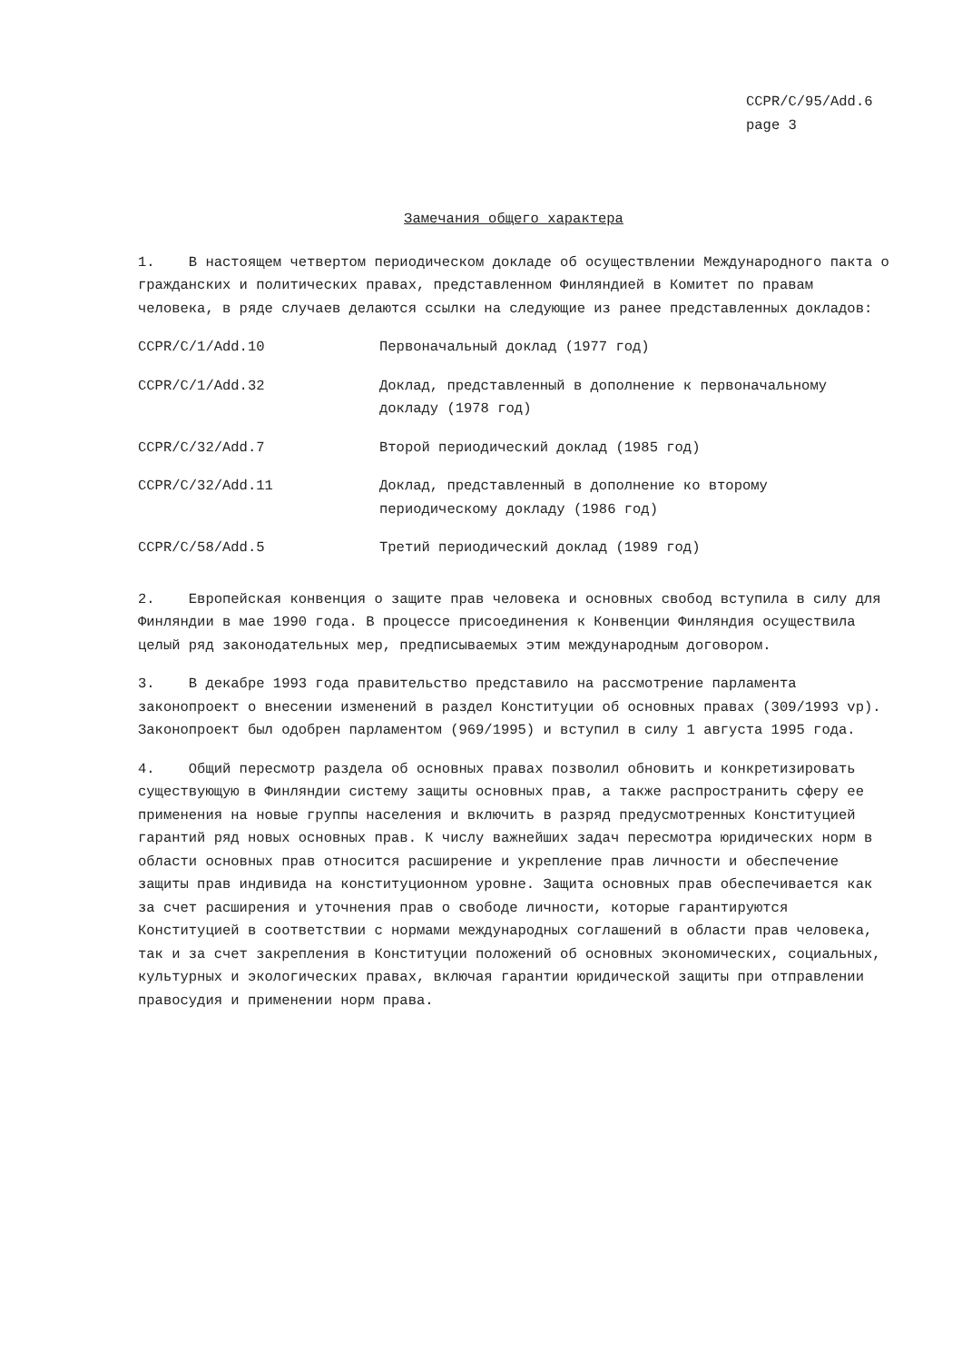CCPR/C/95/Add.6
page 3
Замечания общего характера
1. В настоящем четвертом периодическом докладе об осуществлении Международного пакта о гражданских и политических правах, представленном Финляндией в Комитет по правам человека, в ряде случаев делаются ссылки на следующие из ранее представленных докладов:
| CCPR/C/1/Add.10 | Первоначальный доклад (1977 год) |
| CCPR/C/1/Add.32 | Доклад, представленный в дополнение к первоначальному докладу (1978 год) |
| CCPR/C/32/Add.7 | Второй периодический доклад (1985 год) |
| CCPR/C/32/Add.11 | Доклад, представленный в дополнение ко второму периодическому докладу (1986 год) |
| CCPR/C/58/Add.5 | Третий периодический доклад (1989 год) |
2. Европейская конвенция о защите прав человека и основных свобод вступила в силу для Финляндии в мае 1990 года. В процессе присоединения к Конвенции Финляндия осуществила целый ряд законодательных мер, предписываемых этим международным договором.
3. В декабре 1993 года правительство представило на рассмотрение парламента законопроект о внесении изменений в раздел Конституции об основных правах (309/1993 vp). Законопроект был одобрен парламентом (969/1995) и вступил в силу 1 августа 1995 года.
4. Общий пересмотр раздела об основных правах позволил обновить и конкретизировать существующую в Финляндии систему защиты основных прав, а также распространить сферу ее применения на новые группы населения и включить в разряд предусмотренных Конституцией гарантий ряд новых основных прав. К числу важнейших задач пересмотра юридических норм в области основных прав относится расширение и укрепление прав личности и обеспечение защиты прав индивида на конституционном уровне. Защита основных прав обеспечивается как за счет расширения и уточнения прав о свободе личности, которые гарантируются Конституцией в соответствии с нормами международных соглашений в области прав человека, так и за счет закрепления в Конституции положений об основных экономических, социальных, культурных и экологических правах, включая гарантии юридической защиты при отправлении правосудия и применении норм права.